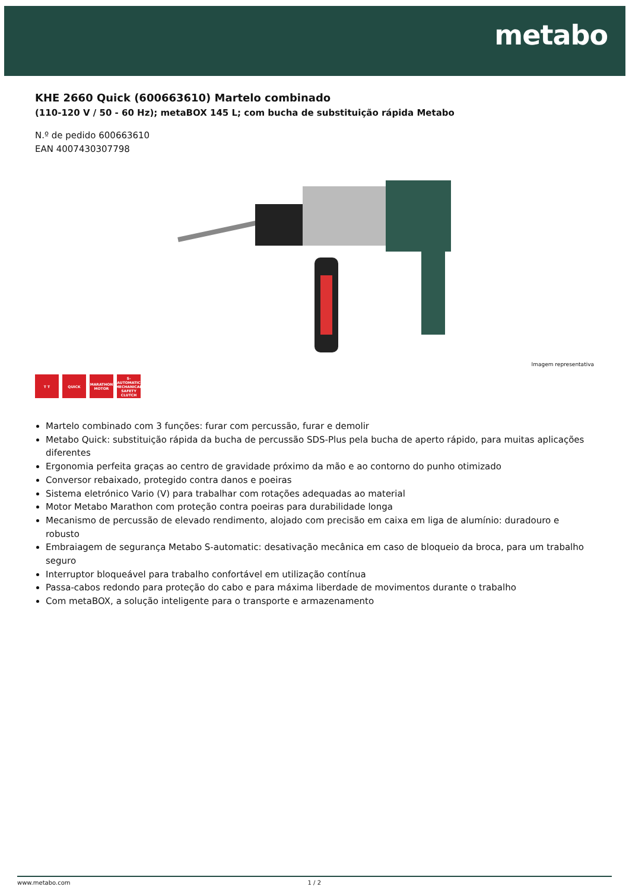metabo
KHE 2660 Quick (600663610) Martelo combinado
(110-120 V / 50 - 60 Hz); metaBOX 145 L; com bucha de substituição rápida Metabo
N.º de pedido 600663610
EAN 4007430307798
Imagem representativa
T T QUICK MARATHON MOTOR
S-AUTOMATIC MECHANICAL SAFETY CLUTCH
Martelo combinado com 3 funções: furar com percussão, furar e demolir
Metabo Quick: substituição rápida da bucha de percussão SDS-Plus pela bucha de aperto rápido, para muitas aplicações diferentes
Ergonomia perfeita graças ao centro de gravidade próximo da mão e ao contorno do punho otimizado
Conversor rebaixado, protegido contra danos e poeiras
Sistema eletrónico Vario (V) para trabalhar com rotações adequadas ao material
Motor Metabo Marathon com proteção contra poeiras para durabilidade longa
Mecanismo de percussão de elevado rendimento, alojado com precisão em caixa em liga de alumínio: duradouro e robusto
Embraiagem de segurança Metabo S-automatic: desativação mecânica em caso de bloqueio da broca, para um trabalho seguro
Interruptor bloqueável para trabalho confortável em utilização contínua
Passa-cabos redondo para proteção do cabo e para máxima liberdade de movimentos durante o trabalho
Com metaBOX, a solução inteligente para o transporte e armazenamento
www.metabo.com 1 / 2